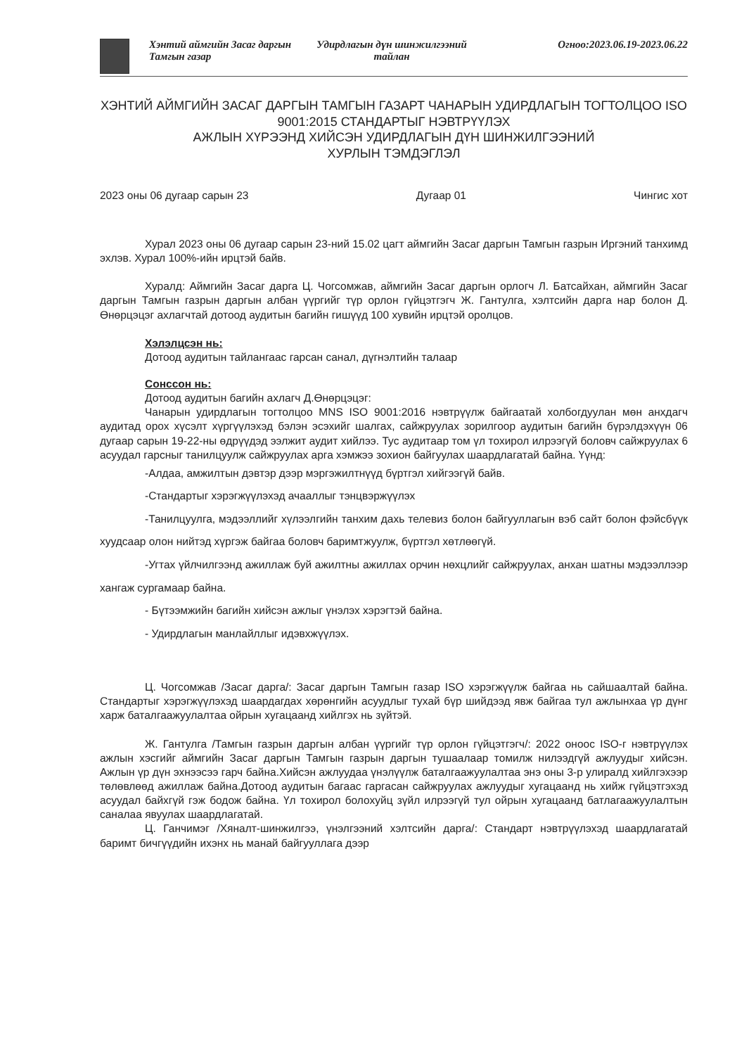Хэнтий аймгийн Засаг даргын Тамгын газар
Удирдлагын дүн шинжилгээний тайлан
Огноо:2023.06.19-2023.06.22
ХЭНТИЙ АЙМГИЙН ЗАСАГ ДАРГЫН ТАМГЫН ГАЗАРТ ЧАНАРЫН УДИРДЛАГЫН ТОГТОЛЦОО ISO 9001:2015 СТАНДАРТЫГ НЭВТРҮҮЛЭХ
АЖЛЫН ХҮРЭЭНД ХИЙСЭН УДИРДЛАГЫН ДҮН ШИНЖИЛГЭЭНИЙ
ХУРЛЫН ТЭМДЭГЛЭЛ
2023 оны 06 дугаар сарын 23 Дугаар 01 Чингис хот
Хурал 2023 оны 06 дугаар сарын 23-ний 15.02 цагт аймгийн Засаг даргын Тамгын газрын Иргэний танхимд эхлэв. Хурал 100%-ийн ирцтэй байв.
Хуралд: Аймгийн Засаг дарга Ц. Чогсомжав, аймгийн Засаг даргын орлогч Л. Батсайхан, аймгийн Засаг даргын Тамгын газрын даргын албан үүргийг түр орлон гүйцэтгэгч Ж. Гантулга, хэлтсийн дарга нар болон Д. Өнөрцэцэг ахлагчтай дотоод аудитын багийн гишүүд 100 хувийн ирцтэй оролцов.
Хэлэлцсэн нь:
Дотоод аудитын тайлангаас гарсан санал, дүгнэлтийн талаар
Сонссон нь:
Дотоод аудитын багийн ахлагч Д.Өнөрцэцэг:
Чанарын удирдлагын тогтолцоо MNS ISO 9001:2016 нэвтрүүлж байгаатай холбогдуулан мөн анхдагч аудитад орох хүсэлт хүргүүлэхэд бэлэн эсэхийг шалгах, сайжруулах зорилгоор аудитын багийн бүрэлдэхүүн 06 дугаар сарын 19-22-ны өдрүүдэд ээлжит аудит хийлээ. Тус аудитаар том үл тохирол илрээгүй боловч сайжруулах 6 асуудал гарсныг танилцуулж сайжруулах арга хэмжээ зохион байгуулах шаардлагатай байна. Үүнд:
-Алдаа, амжилтын дэвтэр дээр мэргэжилтнүүд бүртгэл хийгээгүй байв.
-Стандартыг хэрэгжүүлэхэд ачааллыг тэнцвэржүүлэх
-Танилцуулга, мэдээллийг хүлээлгийн танхим дахь телевиз болон байгууллагын вэб сайт болон фэйсбүүк хуудсаар олон нийтэд хүргэж байгаа боловч баримтжуулж, бүртгэл хөтлөөгүй.
-Угтах үйлчилгээнд ажиллаж буй ажилтны ажиллах орчин нөхцлийг сайжруулах, анхан шатны мэдээллээр хангаж сургамаар байна.
- Бүтээмжийн багийн хийсэн ажлыг үнэлэх хэрэгтэй байна.
- Удирдлагын манлайллыг идэвхжүүлэх.
Ц. Чогсомжав /Засаг дарга/: Засаг даргын Тамгын газар ISO хэрэгжүүлж байгаа нь сайшаалтай байна. Стандартыг хэрэгжүүлэхэд шаардагдах хөрөнгийн асуудлыг тухай бүр шийдээд явж байгаа тул ажлынхаа үр дүнг харж баталгаажуулалтаа ойрын хугацаанд хийлгэх нь зүйтэй.
Ж. Гантулга /Тамгын газрын даргын албан үүргийг түр орлон гүйцэтгэгч/: 2022 оноос ISO-г нэвтрүүлэх ажлын хэсгийг аймгийн Засаг даргын Тамгын газрын даргын тушаалаар томилж нилээдгүй ажлуудыг хийсэн. Ажлын үр дүн эхнээсээ гарч байна.Хийсэн ажлуудаа үнэлүүлж баталгаажуулалтаа энэ оны 3-р улиралд хийлгэхээр төлөвлөөд ажиллаж байна.Дотоод аудитын багаас гаргасан сайжруулах ажлуудыг хугацаанд нь хийж гүйцэтгэхэд асуудал байхгүй гэж бодож байна. Үл тохирол болохуйц зүйл илрээгүй тул ойрын хугацаанд батлагаажуулалтын саналаа явуулах шаардлагатай.
Ц. Ганчимэг /Хяналт-шинжилгээ, үнэлгээний хэлтсийн дарга/: Стандарт нэвтрүүлэхэд шаардлагатай баримт бичгүүдийн ихэнх нь манай байгууллага дээр